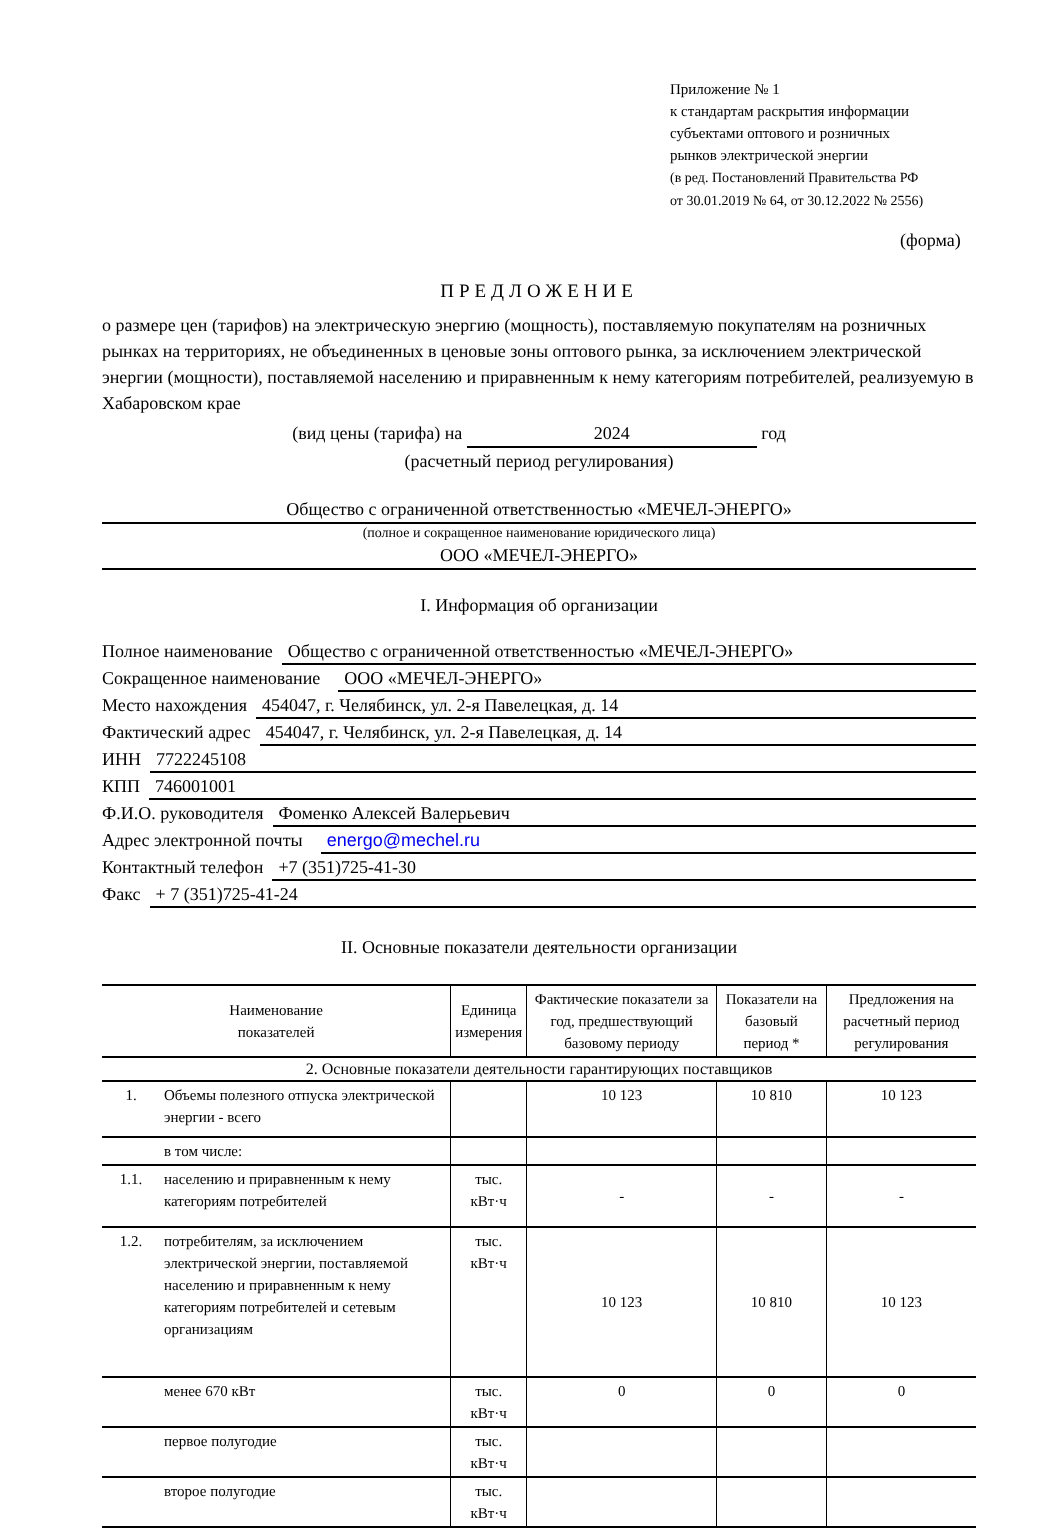Приложение № 1
к стандартам раскрытия информации
субъектами оптового и розничных
рынков электрической энергии
(в ред. Постановлений Правительства РФ
от 30.01.2019 № 64, от 30.12.2022 № 2556)
(форма)
ПРЕДЛОЖЕНИЕ
о размере цен (тарифов) на электрическую энергию (мощность), поставляемую покупателям на розничных рынках на территориях, не объединенных в ценовые зоны оптового рынка, за исключением электрической энергии (мощности), поставляемой населению и приравненным к нему категориям потребителей, реализуемую в Хабаровском крае
(вид цены (тарифа) на 2024 год
(расчетный период регулирования)
Общество с ограниченной ответственностью «МЕЧЕЛ-ЭНЕРГО»
(полное и сокращенное наименование юридического лица)
ООО «МЕЧЕЛ-ЭНЕРГО»
I. Информация об организации
Полное наименование Общество с ограниченной ответственностью «МЕЧЕЛ-ЭНЕРГО»
Сокращенное наименование ООО «МЕЧЕЛ-ЭНЕРГО»
Место нахождения 454047, г. Челябинск, ул. 2-я Павелецкая, д. 14
Фактический адрес 454047, г. Челябинск, ул. 2-я Павелецкая, д. 14
ИНН 7722245108
КПП 746001001
Ф.И.О. руководителя Фоменко Алексей Валерьевич
Адрес электронной почты energo@mechel.ru
Контактный телефон +7 (351)725-41-30
Факс + 7 (351)725-41-24
II. Основные показатели деятельности организации
| Наименование показателей | | Единица измерения | Фактические показатели за год, предшествующий базовому периоду | Показатели на базовый период * | Предложения на расчетный период регулирования |
| --- | --- | --- | --- | --- | --- |
| 2. Основные показатели деятельности гарантирующих поставщиков | | | | | |
| 1. | Объемы полезного отпуска электрической энергии - всего | | 10 123 | 10 810 | 10 123 |
| | в том числе: | | | | |
| 1.1. | населению и приравненным к нему категориям потребителей | тыс. кВт·ч | - | - | - |
| 1.2. | потребителям, за исключением электрической энергии, поставляемой населению и приравненным к нему категориям потребителей и сетевым организациям | тыс. кВт·ч | 10 123 | 10 810 | 10 123 |
| | менее 670 кВт | тыс. кВт·ч | 0 | 0 | 0 |
| | первое полугодие | тыс. кВт·ч | | | |
| | второе полугодие | тыс. кВт·ч | | | |